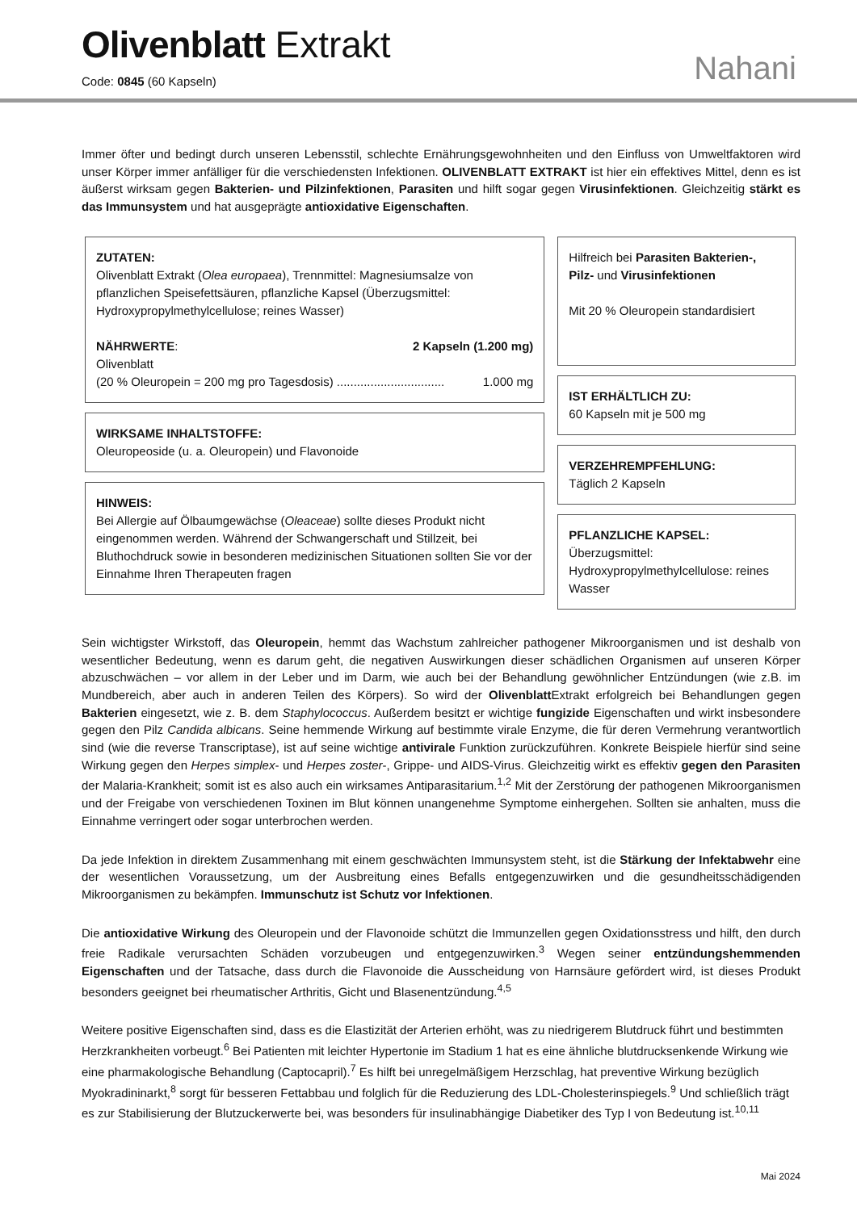Olivenblatt Extrakt
Code: 0845 (60 Kapseln) Nahani
Immer öfter und bedingt durch unseren Lebensstil, schlechte Ernährungsgewohnheiten und den Einfluss von Umweltfaktoren wird unser Körper immer anfälliger für die verschiedensten Infektionen. OLIVENBLATT EXTRAKT ist hier ein effektives Mittel, denn es ist äußerst wirksam gegen Bakterien- und Pilzinfektionen, Parasiten und hilft sogar gegen Virusinfektionen. Gleichzeitig stärkt es das Immunsystem und hat ausgeprägte antioxidative Eigenschaften.
ZUTATEN:
Olivenblatt Extrakt (Olea europaea), Trennmittel: Magnesiumsalze von pflanzlichen Speisefettsäuren, pflanzliche Kapsel (Überzugsmittel: Hydroxypropylmethylcellulose; reines Wasser)
NÄHRWERTE: 2 Kapseln (1.200 mg)
Olivenblatt
(20 % Oleuropein = 200 mg pro Tagesdosis) ................................ 1.000 mg
WIRKSAME INHALTSTOFFE:
Oleuropeoside (u. a. Oleuropein) und Flavonoide
HINWEIS:
Bei Allergie auf Ölbaumgewächse (Oleaceae) sollte dieses Produkt nicht eingenommen werden. Während der Schwangerschaft und Stillzeit, bei Bluthochdruck sowie in besonderen medizinischen Situationen sollten Sie vor der Einnahme Ihren Therapeuten fragen
Hilfreich bei Parasiten Bakterien-, Pilz- und Virusinfektionen
Mit 20 % Oleuropein standardisiert
IST ERHÄLTLICH ZU:
60 Kapseln mit je 500 mg
VERZEHREMPFEHLUNG:
Täglich 2 Kapseln
PFLANZLICHE KAPSEL:
Überzugsmittel: Hydroxypropylmethylcellulose: reines Wasser
Sein wichtigster Wirkstoff, das Oleuropein, hemmt das Wachstum zahlreicher pathogener Mikroorganismen und ist deshalb von wesentlicher Bedeutung, wenn es darum geht, die negativen Auswirkungen dieser schädlichen Organismen auf unseren Körper abzuschwächen – vor allem in der Leber und im Darm, wie auch bei der Behandlung gewöhnlicher Entzündungen (wie z.B. im Mundbereich, aber auch in anderen Teilen des Körpers). So wird der Olivenblatt Extrakt erfolgreich bei Behandlungen gegen Bakterien eingesetzt, wie z. B. dem Staphylococcus. Außerdem besitzt er wichtige fungizide Eigenschaften und wirkt insbesondere gegen den Pilz Candida albicans. Seine hemmende Wirkung auf bestimmte virale Enzyme, die für deren Vermehrung verantwortlich sind (wie die reverse Transcriptase), ist auf seine wichtige antivirale Funktion zurückzuführen. Konkrete Beispiele hierfür sind seine Wirkung gegen den Herpes simplex- und Herpes zoster-, Grippe- und AIDS-Virus. Gleichzeitig wirkt es effektiv gegen den Parasiten der Malaria-Krankheit; somit ist es also auch ein wirksames Antiparasitarium.<sup>1,2</sup> Mit der Zerstörung der pathogenen Mikroorganismen und der Freigabe von verschiedenen Toxinen im Blut können unangenehme Symptome einhergehen. Sollten sie anhalten, muss die Einnahme verringert oder sogar unterbrochen werden.
Da jede Infektion in direktem Zusammenhang mit einem geschwächten Immunsystem steht, ist die Stärkung der Infektabwehr eine der wesentlichen Voraussetzung, um der Ausbreitung eines Befalls entgegenzuwirken und die gesundheitsschädigenden Mikroorganismen zu bekämpfen. Immunschutz ist Schutz vor Infektionen.
Die antioxidative Wirkung des Oleuropein und der Flavonoide schützt die Immunzellen gegen Oxidationsstress und hilft, den durch freie Radikale verursachten Schäden vorzubeugen und entgegenzuwirken.<sup>3</sup> Wegen seiner entzündungshemmenden Eigenschaften und der Tatsache, dass durch die Flavonoide die Ausscheidung von Harnsäure gefördert wird, ist dieses Produkt besonders geeignet bei rheumatischer Arthritis, Gicht und Blasenentzündung.<sup>4,5</sup>
Weitere positive Eigenschaften sind, dass es die Elastizität der Arterien erhöht, was zu niedrigerem Blutdruck führt und bestimmten Herzkrankheiten vorbeugt.<sup>6</sup> Bei Patienten mit leichter Hypertonie im Stadium 1 hat es eine ähnliche blutdrucksenkende Wirkung wie eine pharmakologische Behandlung (Captocapril).<sup>7</sup> Es hilft bei unregelmäßigem Herzschlag, hat preventive Wirkung bezüglich Myokradininarkt,<sup>8</sup> sorgt für besseren Fettabbau und folglich für die Reduzierung des LDL-Cholesterinspiegels.<sup>9</sup> Und schließlich trägt es zur Stabilisierung der Blutzuckerwerte bei, was besonders für insulinabhängige Diabetiker des Typ I von Bedeutung ist.<sup>10,11</sup>
Mai 2024